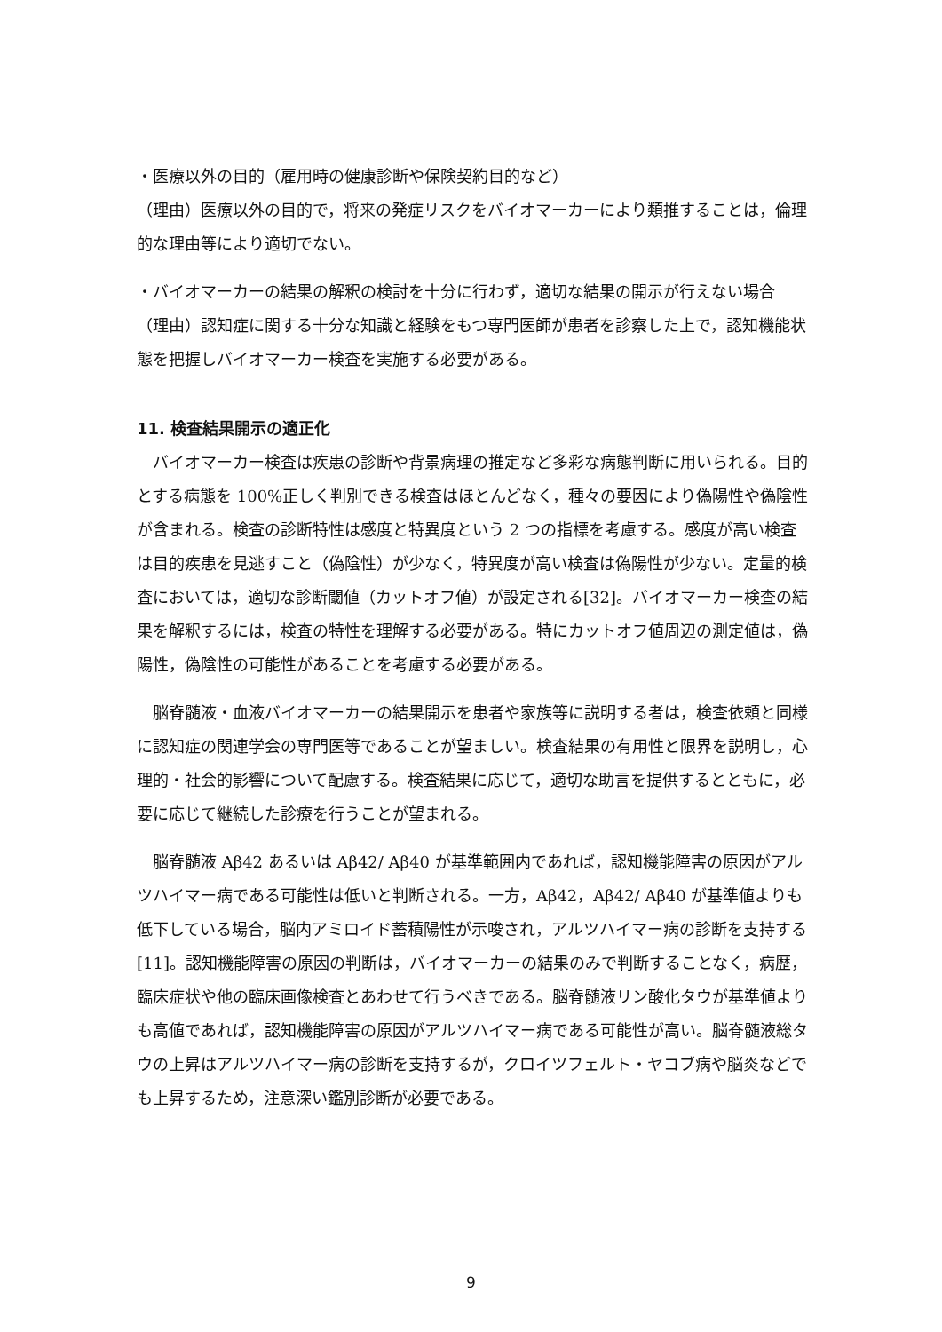・医療以外の目的（雇用時の健康診断や保険契約目的など）
（理由）医療以外の目的で，将来の発症リスクをバイオマーカーにより類推することは，倫理的な理由等により適切でない。
・バイオマーカーの結果の解釈の検討を十分に行わず，適切な結果の開示が行えない場合
（理由）認知症に関する十分な知識と経験をもつ専門医師が患者を診察した上で，認知機能状態を把握しバイオマーカー検査を実施する必要がある。
11. 検査結果開示の適正化
バイオマーカー検査は疾患の診断や背景病理の推定など多彩な病態判断に用いられる。目的とする病態を 100%正しく判別できる検査はほとんどなく，種々の要因により偽陽性や偽陰性が含まれる。検査の診断特性は感度と特異度という 2 つの指標を考慮する。感度が高い検査は目的疾患を見逃すこと（偽陰性）が少なく，特異度が高い検査は偽陽性が少ない。定量的検査においては，適切な診断閾値（カットオフ値）が設定される[32]。バイオマーカー検査の結果を解釈するには，検査の特性を理解する必要がある。特にカットオフ値周辺の測定値は，偽陽性，偽陰性の可能性があることを考慮する必要がある。
脳脊髄液・血液バイオマーカーの結果開示を患者や家族等に説明する者は，検査依頼と同様に認知症の関連学会の専門医等であることが望ましい。検査結果の有用性と限界を説明し，心理的・社会的影響について配慮する。検査結果に応じて，適切な助言を提供するとともに，必要に応じて継続した診療を行うことが望まれる。
脳脊髄液 Aβ42 あるいは Aβ42/ Aβ40 が基準範囲内であれば，認知機能障害の原因がアルツハイマー病である可能性は低いと判断される。一方，Aβ42，Aβ42/ Aβ40 が基準値よりも低下している場合，脳内アミロイド蓄積陽性が示唆され，アルツハイマー病の診断を支持する [11]。認知機能障害の原因の判断は，バイオマーカーの結果のみで判断することなく，病歴，臨床症状や他の臨床画像検査とあわせて行うべきである。脳脊髄液リン酸化タウが基準値よりも高値であれば，認知機能障害の原因がアルツハイマー病である可能性が高い。脳脊髄液総タウの上昇はアルツハイマー病の診断を支持するが，クロイツフェルト・ヤコブ病や脳炎などでも上昇するため，注意深い鑑別診断が必要である。
9